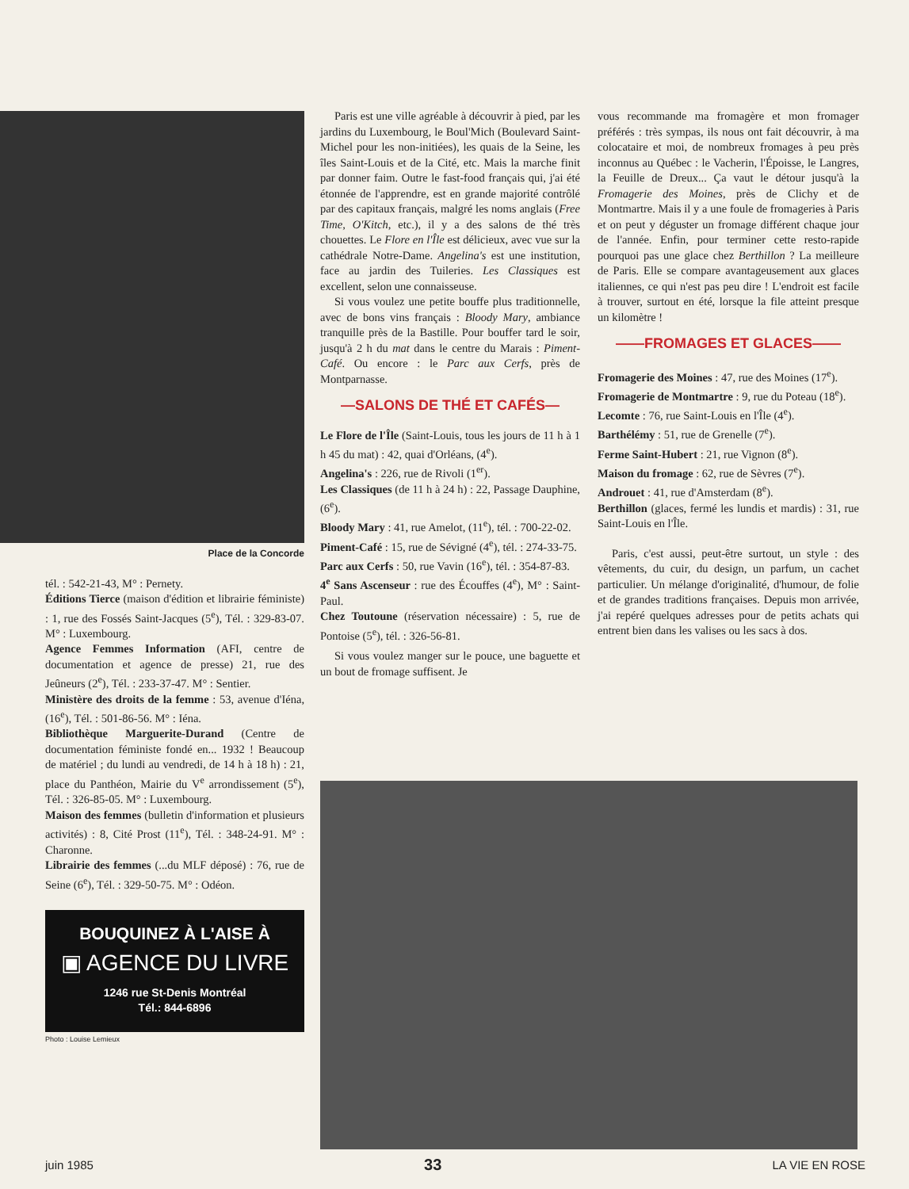Place de la Concorde
tél. : 542-21-43, M° : Pernety.
Éditions Tierce (maison d'édition et librairie féministe) : 1, rue des Fossés Saint-Jacques (5<sup>e</sup>), Tél. : 329-83-07. M° : Luxembourg.
Agence Femmes Information (AFI, centre de documentation et agence de presse) 21, rue des Jeûneurs (2<sup>e</sup>), Tél. : 233-37-47. M° : Sentier.
Ministère des droits de la femme : 53, avenue d'Iéna, (16<sup>e</sup>), Tél. : 501-86-56. M° : Iéna.
Bibliothèque Marguerite-Durand (Centre de documentation féministe fondé en... 1932 ! Beaucoup de matériel ; du lundi au vendredi, de 14 h à 18 h) : 21, place du Panthéon, Mairie du V<sup>e</sup> arrondissement (5<sup>e</sup>), Tél. : 326-85-05. M° : Luxembourg.
Maison des femmes (bulletin d'information et plusieurs activités) : 8, Cité Prost (11<sup>e</sup>), Tél. : 348-24-91. M° : Charonne.
Librairie des femmes (...du MLF déposé) : 76, rue de Seine (6<sup>e</sup>), Tél. : 329-50-75. M° : Odéon.
BOUQUINEZ À L'AISE À
▣ AGENCE DU LIVRE
1246 rue St-Denis Montréal
Tél.: 844-6896
Photo : Louise Lemieux
Paris est une ville agréable à découvrir à pied, par les jardins du Luxembourg, le Boul'Mich (Boulevard Saint-Michel pour les non-initiées), les quais de la Seine, les îles Saint-Louis et de la Cité, etc. Mais la marche finit par donner faim. Outre le fast-food français qui, j'ai été étonnée de l'apprendre, est en grande majorité contrôlé par des capitaux français, malgré les noms anglais (Free Time, O'Kitch, etc.), il y a des salons de thé très chouettes. Le Flore en l'Île est délicieux, avec vue sur la cathédrale Notre-Dame. Angelina's est une institution, face au jardin des Tuileries. Les Classiques est excellent, selon une connaisseuse.
Si vous voulez une petite bouffe plus traditionnelle, avec de bons vins français : Bloody Mary, ambiance tranquille près de la Bastille. Pour bouffer tard le soir, jusqu'à 2 h du mat dans le centre du Marais : Piment-Café. Ou encore : le Parc aux Cerfs, près de Montparnasse.
—SALONS DE THÉ ET CAFÉS—
Le Flore de l'Île (Saint-Louis, tous les jours de 11 h à 1 h 45 du mat) : 42, quai d'Orléans, (4<sup>e</sup>).
Angelina's : 226, rue de Rivoli (1<sup>er</sup>).
Les Classiques (de 11 h à 24 h) : 22, Passage Dauphine, (6<sup>e</sup>).
Bloody Mary : 41, rue Amelot, (11<sup>e</sup>), tél. : 700-22-02.
Piment-Café : 15, rue de Sévigné (4<sup>e</sup>), tél. : 274-33-75.
Parc aux Cerfs : 50, rue Vavin (16<sup>e</sup>), tél. : 354-87-83.
4<sup>e</sup> Sans Ascenseur : rue des Écouffes (4<sup>e</sup>), M° : Saint-Paul.
Chez Toutoune (réservation nécessaire) : 5, rue de Pontoise (5<sup>e</sup>), tél. : 326-56-81.
Si vous voulez manger sur le pouce, une baguette et un bout de fromage suffisent. Je
vous recommande ma fromagère et mon fromager préférés : très sympas, ils nous ont fait découvrir, à ma colocataire et moi, de nombreux fromages à peu près inconnus au Québec : le Vacherin, l'Époisse, le Langres, la Feuille de Dreux... Ça vaut le détour jusqu'à la Fromagerie des Moines, près de Clichy et de Montmartre. Mais il y a une foule de fromageries à Paris et on peut y déguster un fromage différent chaque jour de l'année. Enfin, pour terminer cette resto-rapide pourquoi pas une glace chez Berthillon ? La meilleure de Paris. Elle se compare avantageusement aux glaces italiennes, ce qui n'est pas peu dire ! L'endroit est facile à trouver, surtout en été, lorsque la file atteint presque un kilomètre !
——FROMAGES ET GLACES——
Fromagerie des Moines : 47, rue des Moines (17<sup>e</sup>).
Fromagerie de Montmartre : 9, rue du Poteau (18<sup>e</sup>).
Lecomte : 76, rue Saint-Louis en l'Île (4<sup>e</sup>).
Barthélémy : 51, rue de Grenelle (7<sup>e</sup>).
Ferme Saint-Hubert : 21, rue Vignon (8<sup>e</sup>).
Maison du fromage : 62, rue de Sèvres (7<sup>e</sup>).
Androuet : 41, rue d'Amsterdam (8<sup>e</sup>).
Berthillon (glaces, fermé les lundis et mardis) : 31, rue Saint-Louis en l'Île.
Paris, c'est aussi, peut-être surtout, un style : des vêtements, du cuir, du design, un parfum, un cachet particulier. Un mélange d'originalité, d'humour, de folie et de grandes traditions françaises. Depuis mon arrivée, j'ai repéré quelques adresses pour de petits achats qui entrent bien dans les valises ou les sacs à dos.
juin 1985 33 LA VIE EN ROSE